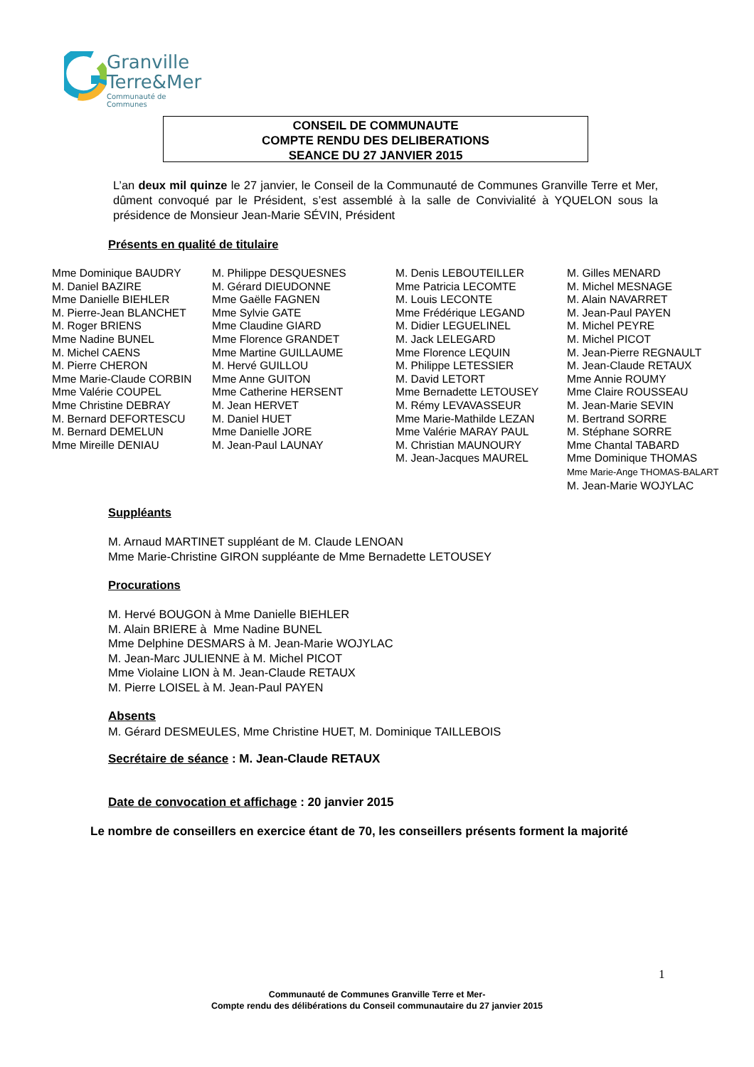Granville
Terre&Mer
Communauté de Communes
CONSEIL DE COMMUNAUTE
COMPTE RENDU DES DELIBERATIONS
SEANCE DU 27 JANVIER 2015
L’an deux mil quinze le 27 janvier, le Conseil de la Communauté de Communes Granville Terre et Mer, dûment convoqué par le Président, s’est assemblé à la salle de Convivialité à YQUELON sous la présidence de Monsieur Jean-Marie SÉVIN, Président
Présents en qualité de titulaire
Mme Dominique BAUDRY
M. Daniel BAZIRE
Mme Danielle BIEHLER
M. Pierre-Jean BLANCHET
M. Roger BRIENS
Mme Nadine BUNEL
M. Michel CAENS
M. Pierre CHERON
Mme Marie-Claude CORBIN
Mme Valérie COUPEL
Mme Christine DEBRAY
M. Bernard DEFORTESCU
M. Bernard DEMELUN
Mme Mireille DENIAU
M. Philippe DESQUESNES
M. Gérard DIEUDONNE
Mme Gaëlle FAGNEN
Mme Sylvie GATE
Mme Claudine GIARD
Mme Florence GRANDET
Mme Martine GUILLAUME
M. Hervé GUILLOU
Mme Anne GUITON
Mme Catherine HERSENT
M. Jean HERVET
M. Daniel HUET
Mme Danielle JORE
M. Jean-Paul LAUNAY
M. Denis LEBOUTEILLER
Mme Patricia LECOMTE
M. Louis LECONTE
Mme Frédérique LEGAND
M. Didier LEGUELINEL
M. Jack LELEGARD
Mme Florence LEQUIN
M. Philippe LETESSIER
M. David LETORT
Mme Bernadette LETOUSEY
M. Rémy LEVAVASSEUR
Mme Marie-Mathilde LEZAN
Mme Valérie MARAY PAUL
M. Christian MAUNOURY
M. Jean-Jacques MAUREL
M. Gilles MENARD
M. Michel MESNAGE
M. Alain NAVARRET
M. Jean-Paul PAYEN
M. Michel PEYRE
M. Michel PICOT
M. Jean-Pierre REGNAULT
M. Jean-Claude RETAUX
Mme Annie ROUMY
Mme Claire ROUSSEAU
M. Jean-Marie SEVIN
M. Bertrand SORRE
M. Stéphane SORRE
Mme Chantal TABARD
Mme Dominique THOMAS
Mme Marie-Ange THOMAS-BALART
M. Jean-Marie WOJYLAC
Suppléants
M. Arnaud MARTINET suppléant de M. Claude LENOAN
Mme Marie-Christine GIRON suppléante de Mme Bernadette LETOUSEY
Procurations
M. Hervé BOUGON à Mme Danielle BIEHLER
M. Alain BRIERE à Mme Nadine BUNEL
Mme Delphine DESMARS à M. Jean-Marie WOJYLAC
M. Jean-Marc JULIENNE à M. Michel PICOT
Mme Violaine LION à M. Jean-Claude RETAUX
M. Pierre LOISEL à M. Jean-Paul PAYEN
Absents
M. Gérard DESMEULES, Mme Christine HUET, M. Dominique TAILLEBOIS
Secrétaire de séance : M. Jean-Claude RETAUX
Date de convocation et affichage : 20 janvier 2015
Le nombre de conseillers en exercice étant de 70, les conseillers présents forment la majorité
1
Communauté de Communes Granville Terre et Mer-
Compte rendu des délibérations du Conseil communautaire du 27 janvier 2015